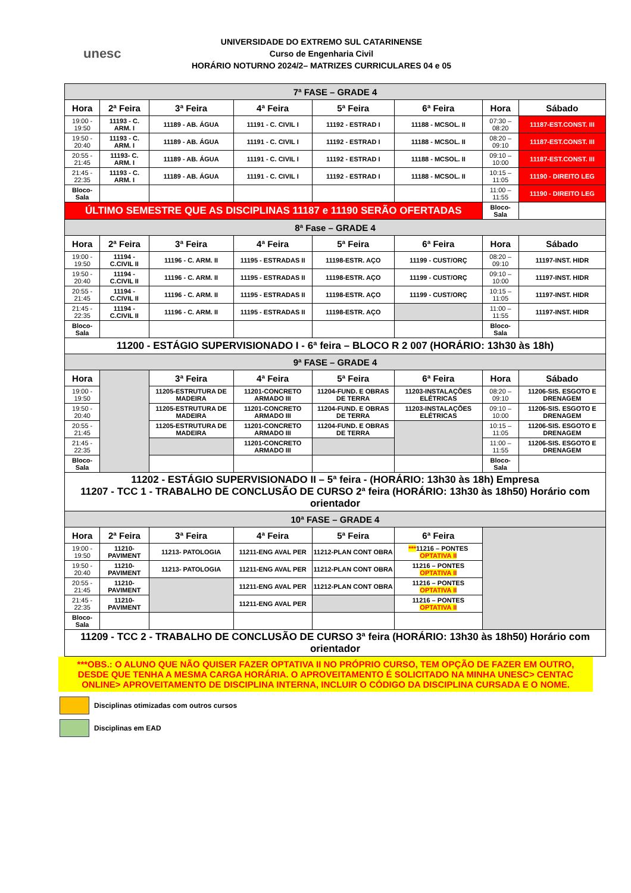unesc
UNIVERSIDADE DO EXTREMO SUL CATARINENSE
Curso de Engenharia Civil
HORÁRIO NOTURNO 2024/2– MATRIZES CURRICULARES 04 e 05
| 7ª FASE – GRADE 4 | | | | | | | |
| Hora | 2ª Feira | 3ª Feira | 4ª Feira | 5ª Feira | 6ª Feira | Hora | Sábado |
| 19:00 - 19:50 | 11193 - C. ARM. I | 11189 - AB. ÁGUA | 11191 - C. CIVIL I | 11192 - ESTRAD I | 11188 - MCSOL. II | 07:30 – 08:20 | 11187-EST.CONST. III |
| 19:50 - 20:40 | 11193 - C. ARM. I | 11189 - AB. ÁGUA | 11191 - C. CIVIL I | 11192 - ESTRAD I | 11188 - MCSOL. II | 08:20 – 09:10 | 11187-EST.CONST. III |
| 20:55 - 21:45 | 11193- C. ARM. I | 11189 - AB. ÁGUA | 11191 - C. CIVIL I | 11192 - ESTRAD I | 11188 - MCSOL. II | 09:10 – 10:00 | 11187-EST.CONST. III |
| 21:45 - 22:35 | 11193 - C. ARM. I | 11189 - AB. ÁGUA | 11191 - C. CIVIL I | 11192 - ESTRAD I | 11188 - MCSOL. II | 10:15 – 11:05 | 11190 - DIREITO LEG |
| Bloco-Sala | | | | | | 11:00 – 11:55 | 11190 - DIREITO LEG |
| ÚLTIMO SEMESTRE QUE AS DISCIPLINAS 11187 e 11190 SERÃO OFERTADAS | | | | | | Bloco-Sala | |
| 8ª Fase – GRADE 4 | | | | | | | |
| Hora | 2ª Feira | 3ª Feira | 4ª Feira | 5ª Feira | 6ª Feira | Hora | Sábado |
| 19:00 - 19:50 | 11194 - C.CIVIL II | 11196 - C. ARM. II | 11195 - ESTRADAS II | 11198-ESTR. AÇO | 11199 - CUST/ORÇ | 08:20 – 09:10 | 11197-INST. HIDR |
| 19:50 - 20:40 | 11194 - C.CIVIL II | 11196 - C. ARM. II | 11195 - ESTRADAS II | 11198-ESTR. AÇO | 11199 - CUST/ORÇ | 09:10 – 10:00 | 11197-INST. HIDR |
| 20:55 - 21:45 | 11194 - C.CIVIL II | 11196 - C. ARM. II | 11195 - ESTRADAS II | 11198-ESTR. AÇO | 11199 - CUST/ORÇ | 10:15 – 11:05 | 11197-INST. HIDR |
| 21:45 - 22:35 | 11194 - C.CIVIL II | 11196 - C. ARM. II | 11195 - ESTRADAS II | 11198-ESTR. AÇO | | 11:00 – 11:55 | 11197-INST. HIDR |
| Bloco-Sala | | | | | | Bloco-Sala | |
| 11200 - ESTÁGIO SUPERVISIONADO I - 6ª feira – BLOCO R 2 007 (HORÁRIO: 13h30 às 18h) | | | | | | | |
| 9ª FASE – GRADE 4 | | | | | | | |
| Hora | | 3ª Feira | 4ª Feira | 5ª Feira | 6ª Feira | Hora | Sábado |
| 19:00 - 19:50 | | 11205-ESTRUTURA DE MADEIRA | 11201-CONCRETO ARMADO III | 11204-FUND. E OBRAS DE TERRA | 11203-INSTALAÇÕES ELÉTRICAS | 08:20 – 09:10 | 11206-SIS. ESGOTO E DRENAGEM |
| 19:50 - 20:40 | | 11205-ESTRUTURA DE MADEIRA | 11201-CONCRETO ARMADO III | 11204-FUND. E OBRAS DE TERRA | 11203-INSTALAÇÕES ELÉTRICAS | 09:10 – 10:00 | 11206-SIS. ESGOTO E DRENAGEM |
| 20:55 - 21:45 | | 11205-ESTRUTURA DE MADEIRA | 11201-CONCRETO ARMADO III | 11204-FUND. E OBRAS DE TERRA | | 10:15 – 11:05 | 11206-SIS. ESGOTO E DRENAGEM |
| 21:45 - 22:35 | | | 11201-CONCRETO ARMADO III | | | 11:00 – 11:55 | 11206-SIS. ESGOTO E DRENAGEM |
| Bloco-Sala | | | | | | Bloco-Sala | |
| 11202 - ESTÁGIO SUPERVISIONADO II – 5ª feira - (HORÁRIO: 13h30 às 18h) Empresa 11207 - TCC 1 - TRABALHO DE CONCLUSÃO DE CURSO 2ª feira (HORÁRIO: 13h30 às 18h50) Horário com orientador | | | | | | | |
| 10ª FASE – GRADE 4 | | | | | | | |
| Hora | 2ª Feira | 3ª Feira | 4ª Feira | 5ª Feira | 6ª Feira | | |
| 19:00 - 19:50 | 11210-PAVIMENT | 11213- PATOLOGIA | 11211-ENG AVAL PER | 11212-PLAN CONT OBRA | *** 11216 – PONTES OPTATIVA II | | |
| 19:50 - 20:40 | 11210-PAVIMENT | 11213- PATOLOGIA | 11211-ENG AVAL PER | 11212-PLAN CONT OBRA | 11216 – PONTES OPTATIVA II | | |
| 20:55 - 21:45 | 11210-PAVIMENT | | 11211-ENG AVAL PER | 11212-PLAN CONT OBRA | 11216 – PONTES OPTATIVA II | | |
| 21:45 - 22:35 | 11210-PAVIMENT | | 11211-ENG AVAL PER | | 11216 – PONTES OPTATIVA II | | |
| Bloco-Sala | | | | | | | |
| 11209 - TCC 2 - TRABALHO DE CONCLUSÃO DE CURSO 3ª feira (HORÁRIO: 13h30 às 18h50) Horário com orientador | | | | | | | |
***OBS.: O ALUNO QUE NÃO QUISER FAZER OPTATIVA II NO PRÓPRIO CURSO, TEM OPÇÃO DE FAZER EM OUTRO, DESDE QUE TENHA A MESMA CARGA HORÁRIA. O APROVEITAMENTO É SOLICITADO NA MINHA UNESC> CENTAC ONLINE> APROVEITAMENTO DE DISCIPLINA INTERNA, INCLUIR O CÓDIGO DA DISCIPLINA CURSADA E O NOME.
Disciplinas otimizadas com outros cursos
Disciplinas em EAD